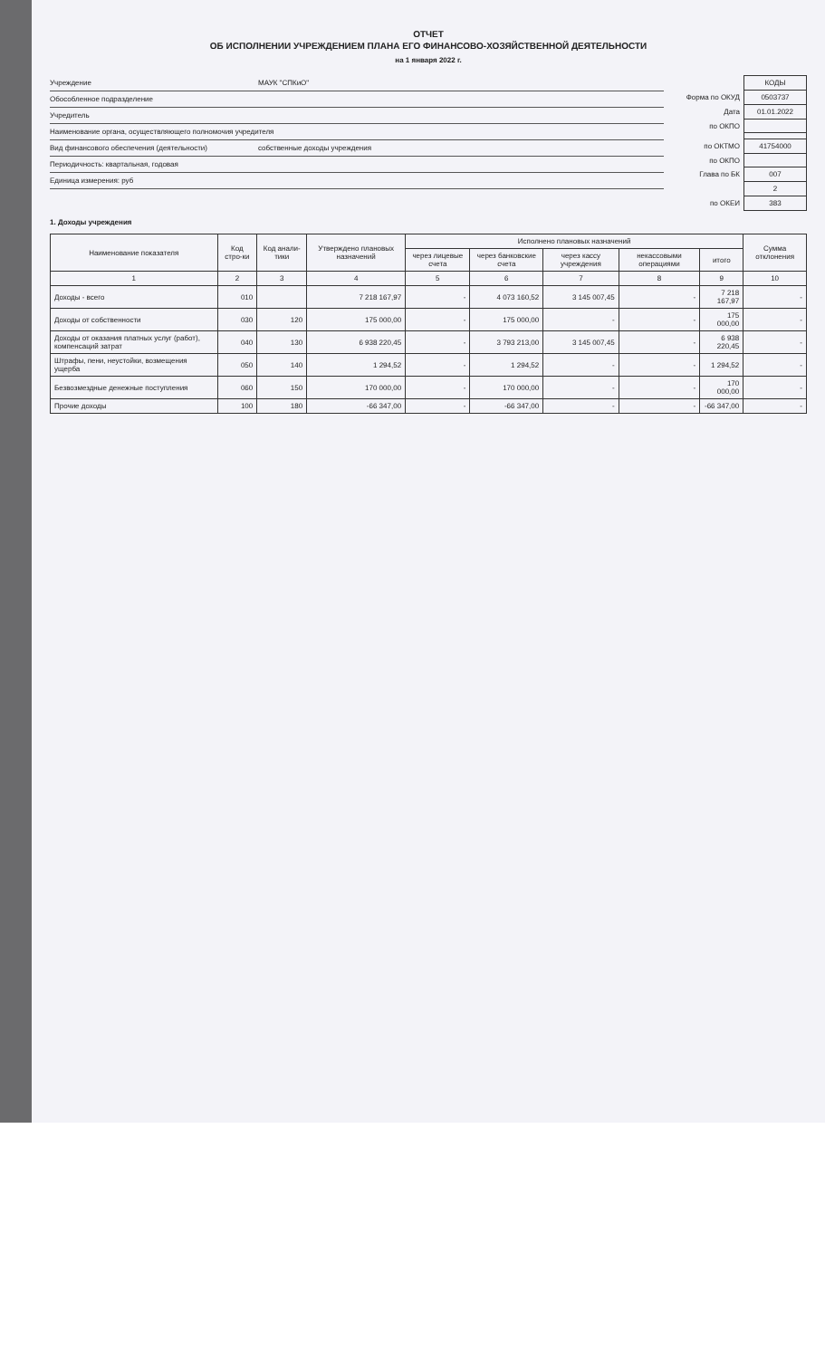ОТЧЕТ
ОБ ИСПОЛНЕНИИ УЧРЕЖДЕНИЕМ ПЛАНА ЕГО ФИНАНСОВО-ХОЗЯЙСТВЕННОЙ ДЕЯТЕЛЬНОСТИ
на 1 января 2022 г.
Учреждение МАУК "СПКиО"
Обособленное подразделение
Учредитель
Наименование органа, осуществляющего полномочия учредителя
Вид финансового обеспечения (деятельности) собственные доходы учреждения
Периодичность: квартальная, годовая
Единица измерения: руб
| | КОДЫ |
| Форма по ОКУД | 0503737 |
| Дата | 01.01.2022 |
| по ОКПО | |
| по ОКТМО | 41754000 |
| по ОКПО | |
| Глава по БК | 007 |
| | 2 |
| по ОКЕИ | 383 |
1. Доходы учреждения
| Наименование показателя | Код стро-ки | Код анали-тики | Утверждено плановых назначений | Исполнено плановых назначений | | | | | Сумма отклонения |
| --- | --- | --- | --- | --- | --- | --- | --- | --- | --- |
| | | | | через лицевые счета | через банковские счета | через кассу учреждения | некассовыми операциями | итого | |
| 1 | 2 | 3 | 4 | 5 | 6 | 7 | 8 | 9 | 10 |
| Доходы - всего | 010 | | 7 218 167,97 | - | 4 073 160,52 | 3 145 007,45 | - | 7 218 167,97 | - |
| Доходы от собственности | 030 | 120 | 175 000,00 | - | 175 000,00 | - | - | 175 000,00 | - |
| Доходы от оказания платных услуг (работ), компенсаций затрат | 040 | 130 | 6 938 220,45 | - | 3 793 213,00 | 3 145 007,45 | - | 6 938 220,45 | - |
| Штрафы, пени, неустойки, возмещения ущерба | 050 | 140 | 1 294,52 | - | 1 294,52 | - | - | 1 294,52 | - |
| Безвозмездные денежные поступления | 060 | 150 | 170 000,00 | - | 170 000,00 | - | - | 170 000,00 | - |
| Прочие доходы | 100 | 180 | -66 347,00 | - | -66 347,00 | - | - | -66 347,00 | - |